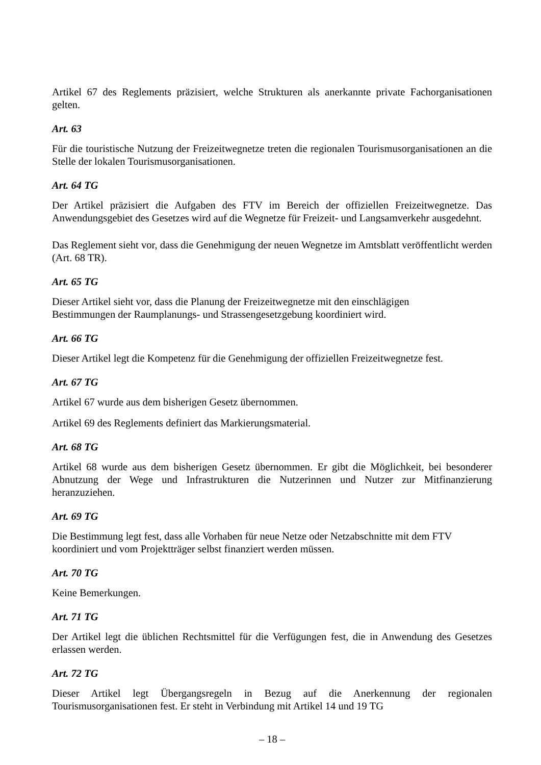Artikel 67 des Reglements präzisiert, welche Strukturen als anerkannte private Fachorganisationen gelten.
Art. 63
Für die touristische Nutzung der Freizeitwegnetze treten die regionalen Tourismusorganisationen an die Stelle der lokalen Tourismusorganisationen.
Art. 64 TG
Der Artikel präzisiert die Aufgaben des FTV im Bereich der offiziellen Freizeitwegnetze. Das Anwendungsgebiet des Gesetzes wird auf die Wegnetze für Freizeit- und Langsamverkehr ausgedehnt.
Das Reglement sieht vor, dass die Genehmigung der neuen Wegnetze im Amtsblatt veröffentlicht werden (Art. 68 TR).
Art. 65 TG
Dieser Artikel sieht vor, dass die Planung der Freizeitwegnetze mit den einschlägigen
Bestimmungen der Raumplanungs- und Strassengesetzgebung koordiniert wird.
Art. 66 TG
Dieser Artikel legt die Kompetenz für die Genehmigung der offiziellen Freizeitwegnetze fest.
Art. 67 TG
Artikel 67 wurde aus dem bisherigen Gesetz übernommen.
Artikel 69 des Reglements definiert das Markierungsmaterial.
Art. 68 TG
Artikel 68 wurde aus dem bisherigen Gesetz übernommen. Er gibt die Möglichkeit, bei besonderer Abnutzung der Wege und Infrastrukturen die Nutzerinnen und Nutzer zur Mitfinanzierung heranzuziehen.
Art. 69 TG
Die Bestimmung legt fest, dass alle Vorhaben für neue Netze oder Netzabschnitte mit dem FTV
koordiniert und vom Projektträger selbst finanziert werden müssen.
Art. 70 TG
Keine Bemerkungen.
Art. 71 TG
Der Artikel legt die üblichen Rechtsmittel für die Verfügungen fest, die in Anwendung des Gesetzes erlassen werden.
Art. 72 TG
Dieser Artikel legt Übergangsregeln in Bezug auf die Anerkennung der regionalen Tourismusorganisationen fest. Er steht in Verbindung mit Artikel 14 und 19 TG
– 18 –